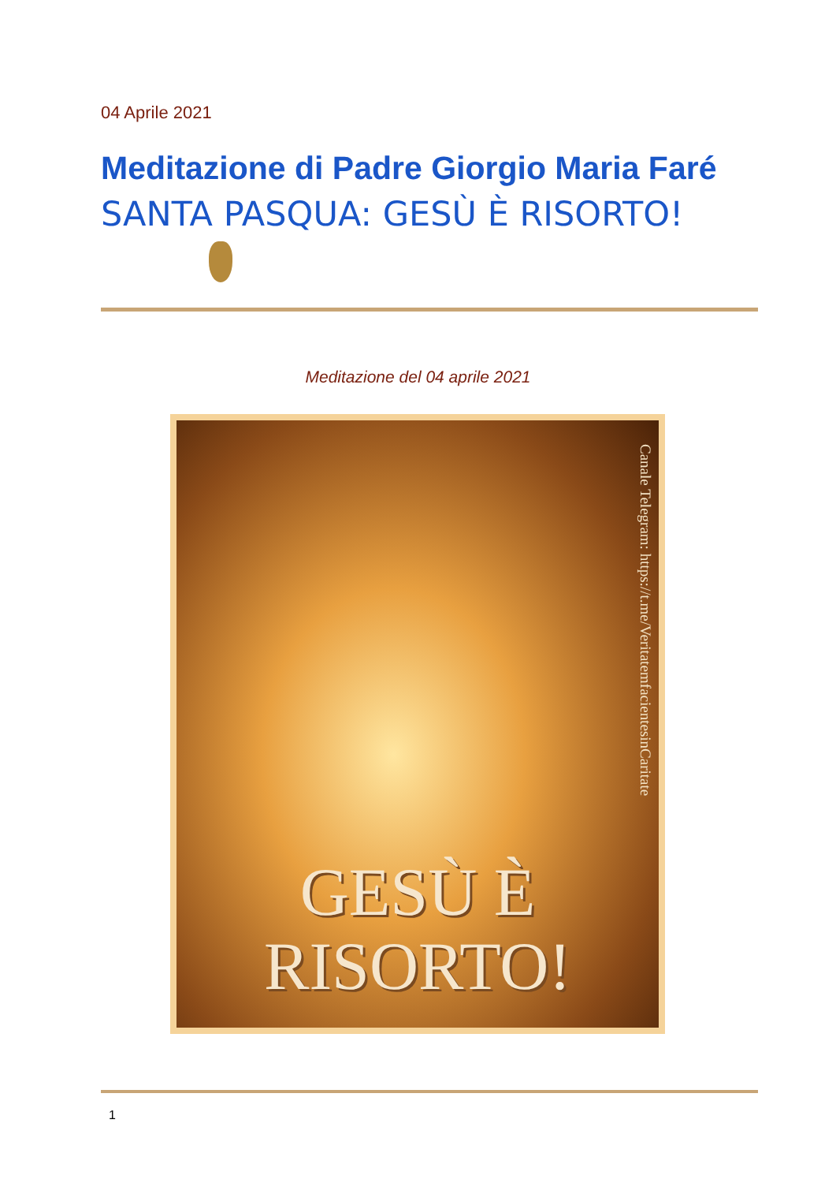04 Aprile 2021
Meditazione di Padre Giorgio Maria Faré
SANTA PASQUA: GESÙ È RISORTO!
Meditazione del 04 aprile 2021
Canale Telegram: https://t.me/VeritatemfacientesinCaritate
GESÙ È
RISORTO!
1